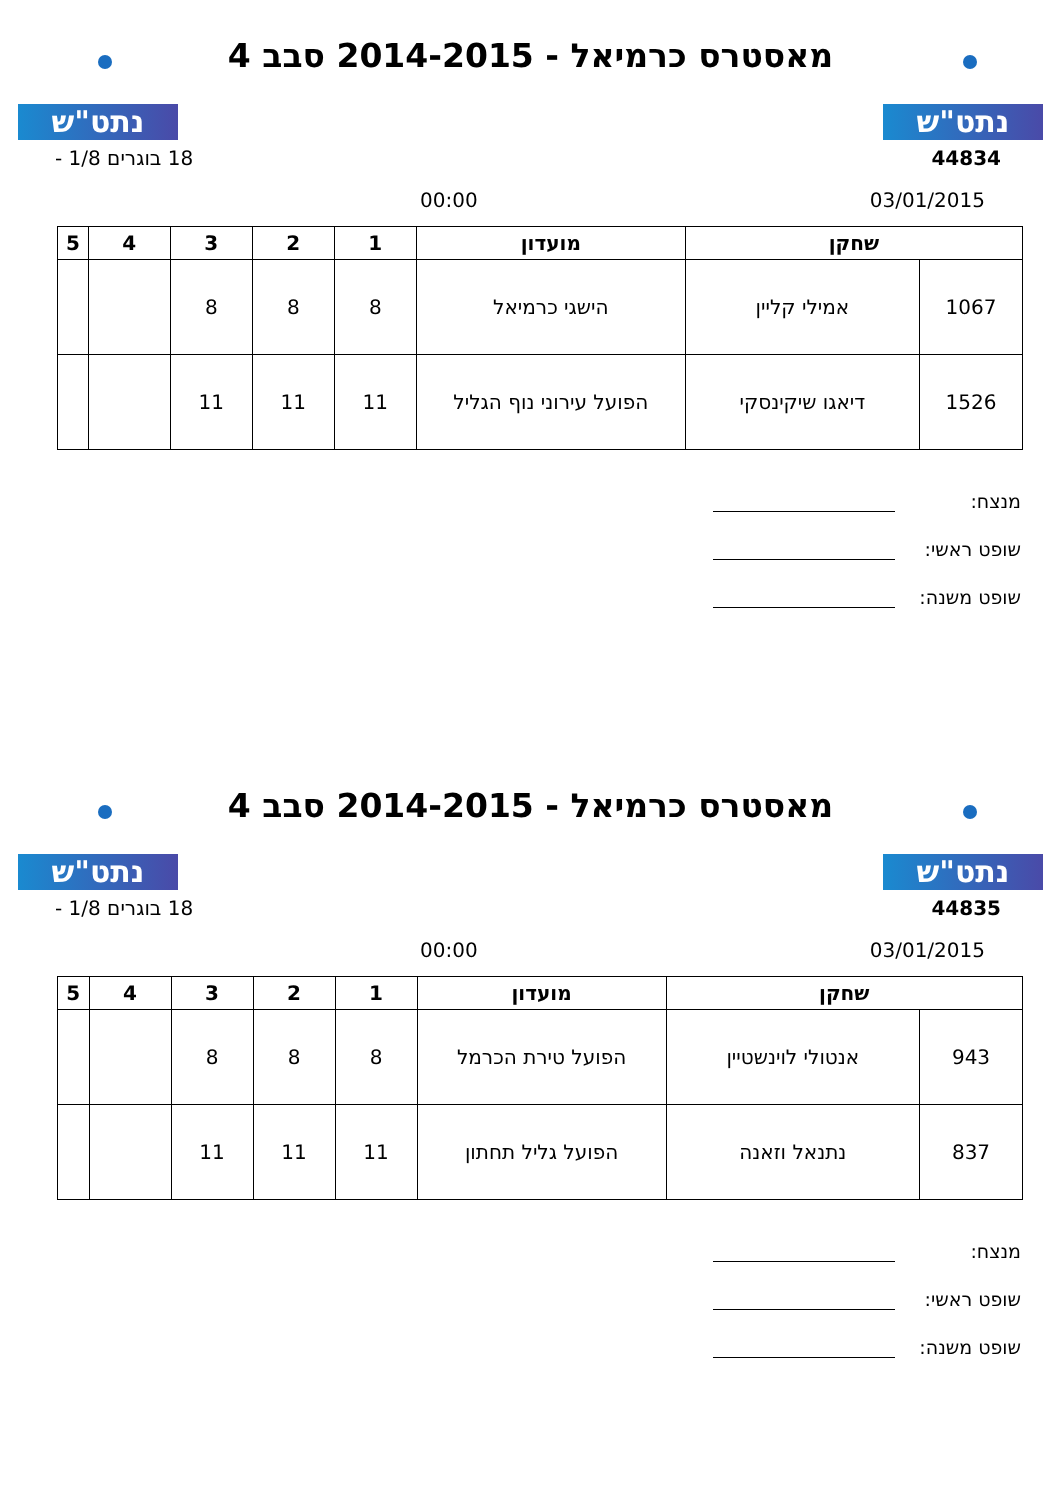נתט"ש
מאסטרס כרמיאל - 2014-2015 סבב 4
נתט"ש
44834 18 בוגרים 1/8 -
03/01/2015 00:00
| שחקן | | מועדון | 1 | 2 | 3 | 4 | 5 |
| --- | --- | --- | --- | --- | --- | --- | --- |
| 1067 | אמילי קליין | הישגי כרמיאל | 8 | 8 | 8 | | |
| 1526 | דיאגו שיקינסקי | הפועל עירוני נוף הגליל | 11 | 11 | 11 | | |
מנצח:
שופט ראשי:
שופט משנה:
נתט"ש
מאסטרס כרמיאל - 2014-2015 סבב 4
נתט"ש
44835 18 בוגרים 1/8 -
03/01/2015 00:00
| שחקן | | מועדון | 1 | 2 | 3 | 4 | 5 |
| --- | --- | --- | --- | --- | --- | --- | --- |
| 943 | אנטולי לוינשטיין | הפועל טירת הכרמל | 8 | 8 | 8 | | |
| 837 | נתנאל וזאנה | הפועל גליל תחתון | 11 | 11 | 11 | | |
מנצח:
שופט ראשי:
שופט משנה: